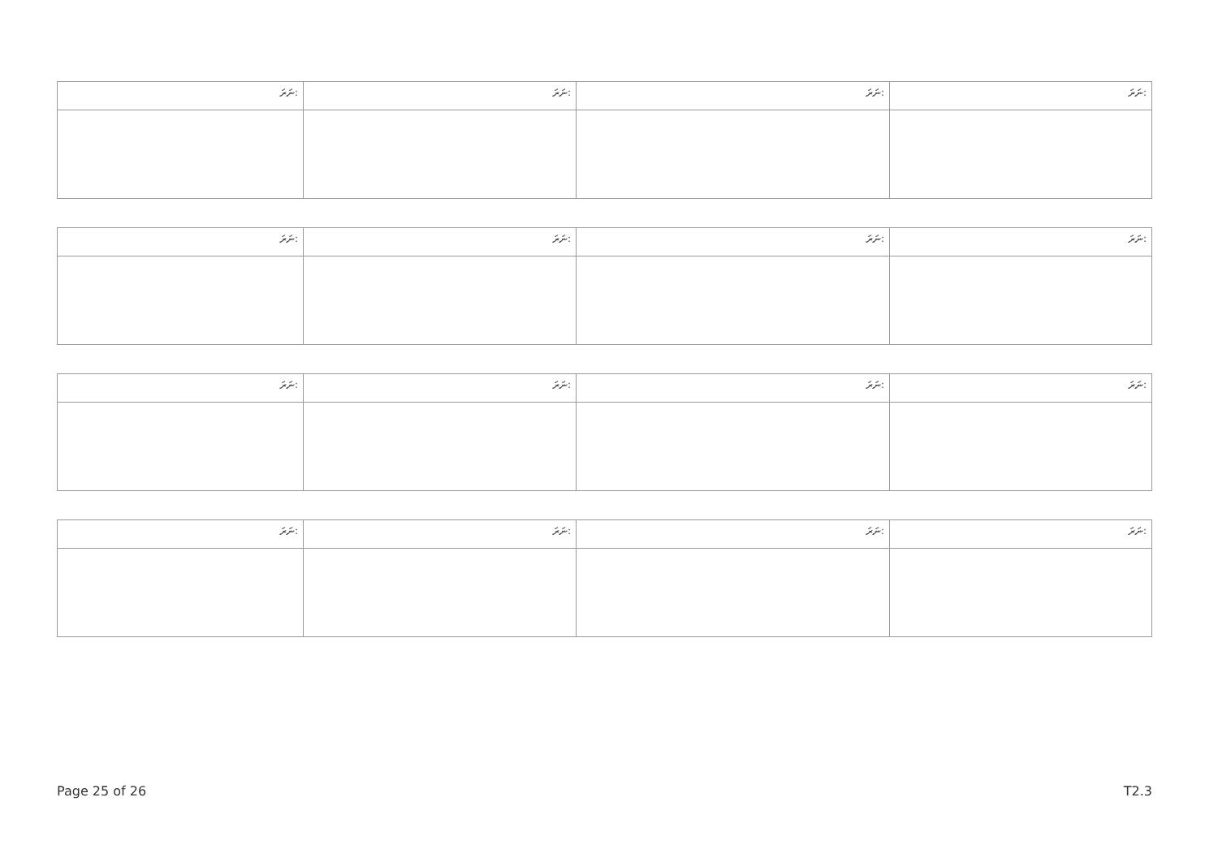| ނަރަ: | ނަރަ: | ނަރަ: | ނަރަ: |
| ނަރަ: | ނަރަ: | ނަރަ: | ނަރަ: |
| ނަރަ: | ނަރަ: | ނަރަ: | ނަރަ: |
| ނަރަ: | ނަރަ: | ނަރަ: | ނަރަ: |
Page 25 of 26 T2.3